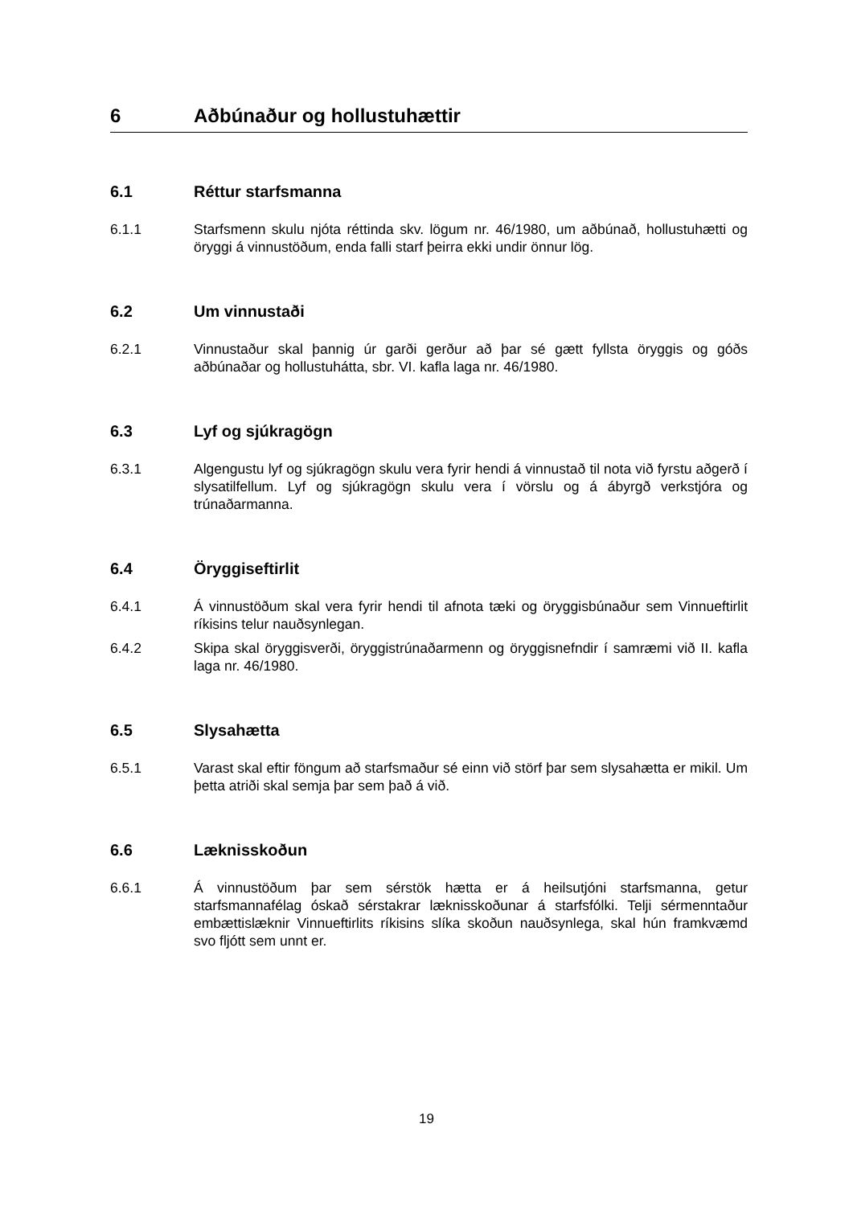6 Aðbúnaður og hollustuhættir
6.1 Réttur starfsmanna
6.1.1 Starfsmenn skulu njóta réttinda skv. lögum nr. 46/1980, um aðbúnað, hollustuhætti og öryggi á vinnustöðum, enda falli starf þeirra ekki undir önnur lög.
6.2 Um vinnustaði
6.2.1 Vinnustaður skal þannig úr garði gerður að þar sé gætt fyllsta öryggis og góðs aðbúnaðar og hollustuhátta, sbr. VI. kafla laga nr. 46/1980.
6.3 Lyf og sjúkragögn
6.3.1 Algengustu lyf og sjúkragögn skulu vera fyrir hendi á vinnustað til nota við fyrstu aðgerð í slysatilfellum. Lyf og sjúkragögn skulu vera í vörslu og á ábyrgð verkstjóra og trúnaðarmanna.
6.4 Öryggiseftirlit
6.4.1 Á vinnustöðum skal vera fyrir hendi til afnota tæki og öryggisbúnaður sem Vinnueftirlit ríkisins telur nauðsynlegan.
6.4.2 Skipa skal öryggisverði, öryggistrúnaðarmenn og öryggisnefndir í samræmi við II. kafla laga nr. 46/1980.
6.5 Slysahætta
6.5.1 Varast skal eftir föngum að starfsmaður sé einn við störf þar sem slysahætta er mikil. Um þetta atriði skal semja þar sem það á við.
6.6 Læknisskoðun
6.6.1 Á vinnustöðum þar sem sérstök hætta er á heilsutjóni starfsmanna, getur starfsmannafélag óskað sérstakrar læknisskoðunar á starfsfólki. Telji sérmenntaður embættislæknir Vinnueftirlits ríkisins slíka skoðun nauðsynlega, skal hún framkvæmd svo fljótt sem unnt er.
19